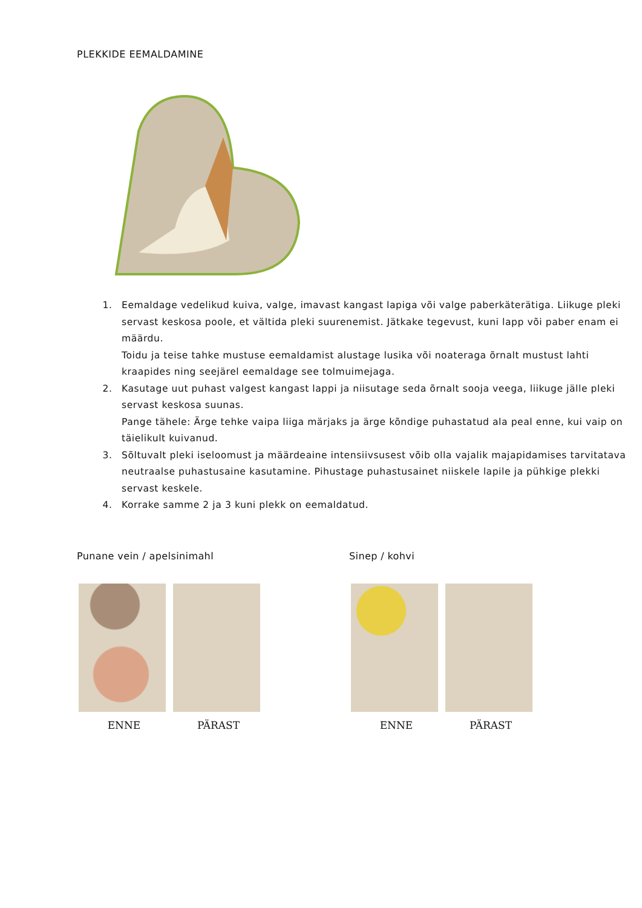PLEKKIDE EEMALDAMINE
1. Eemaldage vedelikud kuiva, valge, imavast kangast lapiga või valge paberkäterätiga. Liikuge pleki servast keskosa poole, et vältida pleki suurenemist. Jätkake tegevust, kuni lapp või paber enam ei määrdu.
Toidu ja teise tahke mustuse eemaldamist alustage lusika või noateraga õrnalt mustust lahti kraapides ning seejärel eemaldage see tolmuimejaga.
2. Kasutage uut puhast valgest kangast lappi ja niisutage seda õrnalt sooja veega, liikuge jälle pleki servast keskosa suunas.
Pange tähele: Ärge tehke vaipa liiga märjaks ja ärge kõndige puhastatud ala peal enne, kui vaip on täielikult kuivanud.
3. Sõltuvalt pleki iseloomust ja määrdeaine intensiivsusest võib olla vajalik majapidamises tarvitatava neutraalse puhastusaine kasutamine. Pihustage puhastusainet niiskele lapile ja pühkige plekki servast keskele.
4. Korrake samme 2 ja 3 kuni plekk on eemaldatud.
Punane vein / apelsinimahl
ENNE PÄRAST
Sinep / kohvi
ENNE PÄRAST